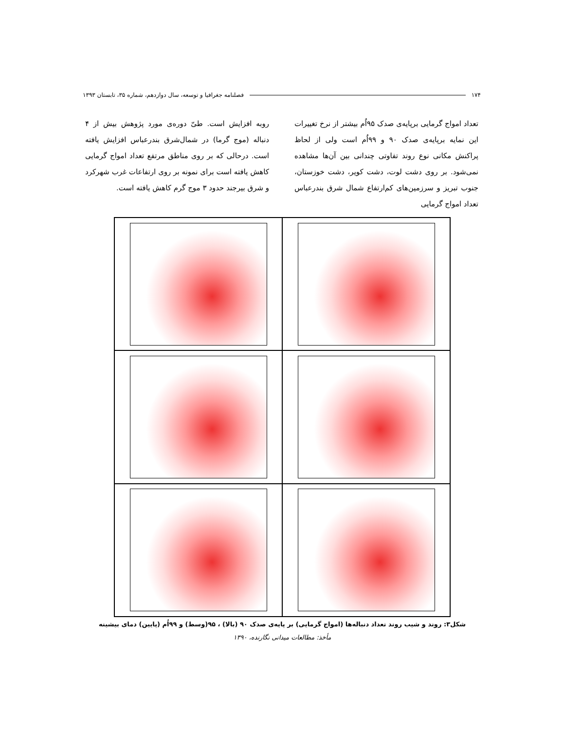۱۷۴ فصلنامه جغرافیا و توسعه، سال دوازدهم، شماره ۳۵، تابستان ۱۳۹۳
تعداد امواج گرمایی برپایه‌ی صدک ۹۵اُم بیشتر از نرخ تغییرات این نمایه برپایه‌ی صدک ۹۰ و ۹۹اُم است ولی از لحاظ پراکنش مکانی نوع روند تفاوتی چندانی بین آن‌ها مشاهده نمی‌شود. بر روی دشت لوت، دشت کویر، دشت خوزستان، جنوب تبریز و سرزمین‌های کم‌ارتفاع شمال شرق بندرعباس تعداد امواج گرمایی
روبه افزایش است. طیّ دوره‌ی مورد پژوهش بیش از ۴ دنباله (موج گرما) در شمال‌شرق بندرعباس افزایش یافته است. درحالی که بر روی مناطق مرتفع تعداد امواج گرمایی کاهش یافته است برای نمونه بر روی ارتفاعات غرب شهرکرد و شرق بیرجند حدود ۳ موج گرم کاهش یافته است.
شکل۳: روند و شیب روند تعداد دنباله‌ها (امواج گرمایی) بر پایه‌ی صدک ۹۰ (بالا) ، ۹۵(وسط) و ۹۹اُم (پایین) دمای بیشینه
مأخذ: مطالعات میدانی نگارنده، ۱۳۹۰